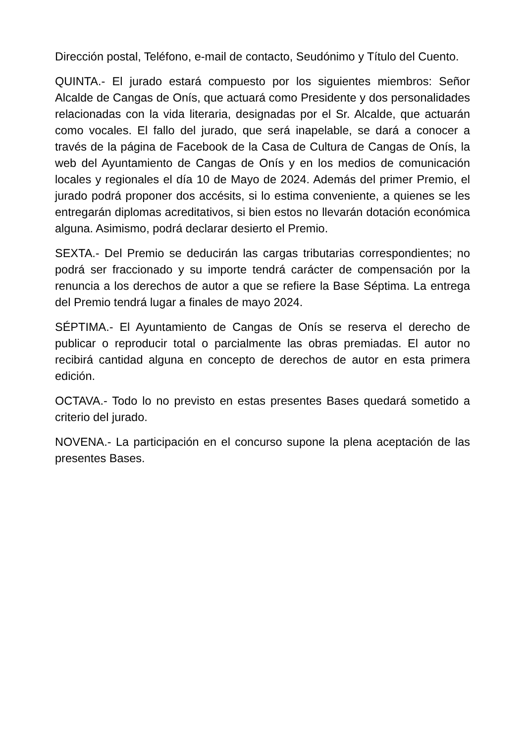Dirección postal, Teléfono, e-mail de contacto, Seudónimo y Título del Cuento.
QUINTA.- El jurado estará compuesto por los siguientes miembros: Señor Alcalde de Cangas de Onís, que actuará como Presidente y dos personalidades relacionadas con la vida literaria, designadas por el Sr. Alcalde, que actuarán como vocales. El fallo del jurado, que será inapelable, se dará a conocer a través de la página de Facebook de la Casa de Cultura de Cangas de Onís, la web del Ayuntamiento de Cangas de Onís y en los medios de comunicación locales y regionales el día 10 de Mayo de 2024. Además del primer Premio, el jurado podrá proponer dos accésits, si lo estima conveniente, a quienes se les entregarán diplomas acreditativos, si bien estos no llevarán dotación económica alguna. Asimismo, podrá declarar desierto el Premio.
SEXTA.- Del Premio se deducirán las cargas tributarias correspondientes; no podrá ser fraccionado y su importe tendrá carácter de compensación por la renuncia a los derechos de autor a que se refiere la Base Séptima. La entrega del Premio tendrá lugar a finales de mayo 2024.
SÉPTIMA.- El Ayuntamiento de Cangas de Onís se reserva el derecho de publicar o reproducir total o parcialmente las obras premiadas. El autor no recibirá cantidad alguna en concepto de derechos de autor en esta primera edición.
OCTAVA.- Todo lo no previsto en estas presentes Bases quedará sometido a criterio del jurado.
NOVENA.- La participación en el concurso supone la plena aceptación de las presentes Bases.